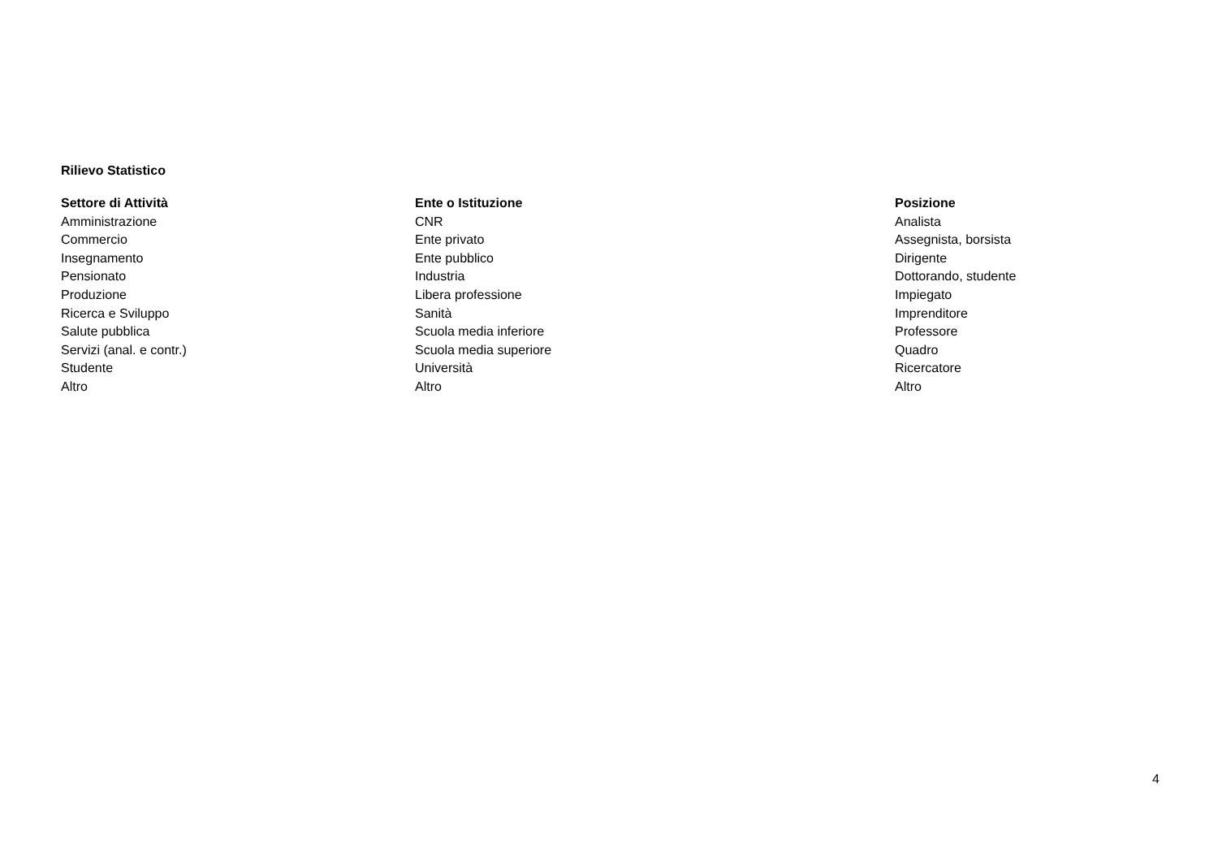Rilievo Statistico
| Settore di Attività | Ente o Istituzione | Posizione |
| --- | --- | --- |
| Amministrazione | CNR | Analista |
| Commercio | Ente privato | Assegnista, borsista |
| Insegnamento | Ente pubblico | Dirigente |
| Pensionato | Industria | Dottorando, studente |
| Produzione | Libera professione | Impiegato |
| Ricerca e Sviluppo | Sanità | Imprenditore |
| Salute pubblica | Scuola media inferiore | Professore |
| Servizi (anal. e contr.) | Scuola media superiore | Quadro |
| Studente | Università | Ricercatore |
| Altro | Altro | Altro |
4